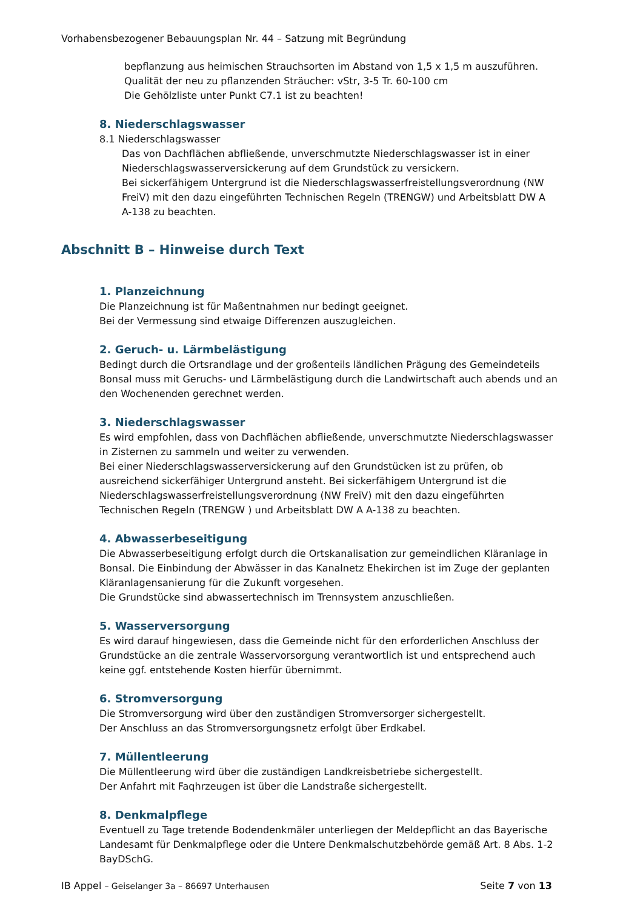Vorhabensbezogener Bebauungsplan Nr. 44 – Satzung mit Begründung
bepflanzung aus heimischen Strauchsorten im Abstand von 1,5 x 1,5 m auszuführen.
Qualität der neu zu pflanzenden Sträucher: vStr, 3-5 Tr. 60-100 cm
Die Gehölzliste unter Punkt C7.1 ist zu beachten!
8. Niederschlagswasser
8.1 Niederschlagswasser
Das von Dachflächen abfließende, unverschmutzte Niederschlagswasser ist in einer Niederschlagswasserversickerung auf dem Grundstück zu versickern.
Bei sickerfähigem Untergrund ist die Niederschlagswasserfreistellungsverordnung (NW FreiV) mit den dazu eingeführten Technischen Regeln (TRENGW) und Arbeitsblatt DW A A-138 zu beachten.
Abschnitt B – Hinweise durch Text
1. Planzeichnung
Die Planzeichnung ist für Maßentnahmen nur bedingt geeignet.
Bei der Vermessung sind etwaige Differenzen auszugleichen.
2. Geruch- u. Lärmbelästigung
Bedingt durch die Ortsrandlage und der großenteils ländlichen Prägung des Gemeindeteils Bonsal muss mit Geruchs- und Lärmbelästigung durch die Landwirtschaft auch abends und an den Wochenenden gerechnet werden.
3. Niederschlagswasser
Es wird empfohlen, dass von Dachflächen abfließende, unverschmutzte Niederschlagswasser in Zisternen zu sammeln und weiter zu verwenden.
Bei einer Niederschlagswasserversickerung auf den Grundstücken ist zu prüfen, ob ausreichend sickerfähiger Untergrund ansteht. Bei sickerfähigem Untergrund ist die Niederschlagswasserfreistellungsverordnung (NW FreiV) mit den dazu eingeführten Technischen Regeln (TRENGW ) und Arbeitsblatt DW A A-138 zu beachten.
4. Abwasserbeseitigung
Die Abwasserbeseitigung erfolgt durch die Ortskanalisation zur gemeindlichen Kläranlage in Bonsal. Die Einbindung der Abwässer in das Kanalnetz Ehekirchen ist im Zuge der geplanten Kläranlagensanierung für die Zukunft vorgesehen.
Die Grundstücke sind abwassertechnisch im Trennsystem anzuschließen.
5. Wasserversorgung
Es wird darauf hingewiesen, dass die Gemeinde nicht für den erforderlichen Anschluss der Grundstücke an die zentrale Wasservorsorgung verantwortlich ist und entsprechend auch keine ggf. entstehende Kosten hierfür übernimmt.
6. Stromversorgung
Die Stromversorgung wird über den zuständigen Stromversorger sichergestellt.
Der Anschluss an das Stromversorgungsnetz erfolgt über Erdkabel.
7. Müllentleerung
Die Müllentleerung wird über die zuständigen Landkreisbetriebe sichergestellt.
Der Anfahrt mit Faqhrzeugen ist über die Landstraße sichergestellt.
8. Denkmalpflege
Eventuell zu Tage tretende Bodendenkmäler unterliegen der Meldepflicht an das Bayerische Landesamt für Denkmalpflege oder die Untere Denkmalschutzbehörde gemäß Art. 8 Abs. 1-2 BayDSchG.
IB Appel – Geiselanger 3a – 86697 Unterhausen Seite 7 von 13